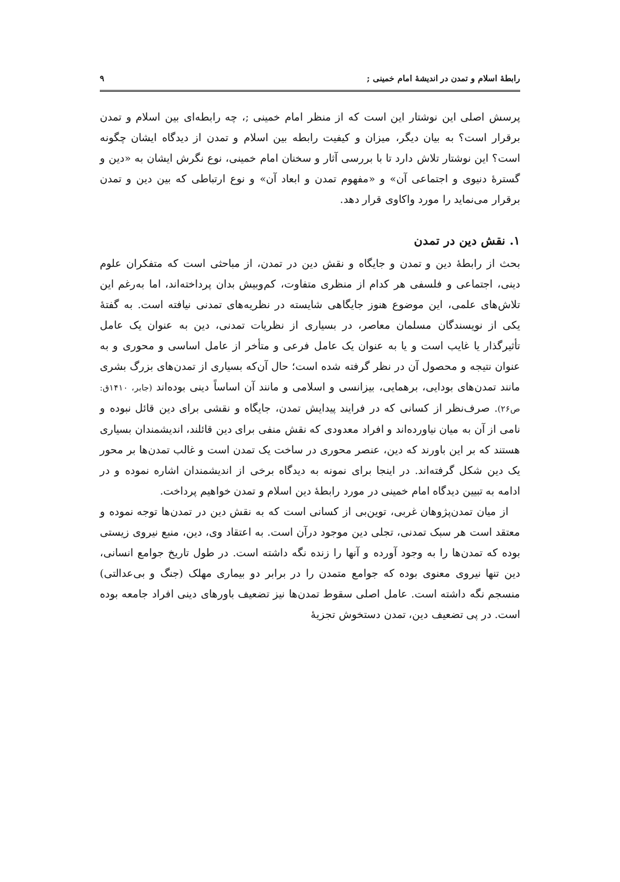رابطهٔ اسلام و تمدن در اندیشهٔ امام خمینی ; ۹
پرسش اصلی این نوشتار این است که از منظر امام خمینی ;، چه رابطه‌ای بین اسلام و تمدن برقرار است؟ به بیان دیگر، میزان و کیفیت رابطه بین اسلام و تمدن از دیدگاه ایشان چگونه است؟ این نوشتار تلاش دارد تا با بررسی آثار و سخنان امام خمینی، نوع نگرش ایشان به «دین و گسترهٔ دنیوی و اجتماعی آن» و «مفهوم تمدن و ابعاد آن» و نوع ارتباطی که بین دین و تمدن برقرار می‌نماید را مورد واکاوی قرار دهد.
۱. نقش دین در تمدن
بحث از رابطهٔ دین و تمدن و جایگاه و نقش دین در تمدن، از مباحثی است که متفکران علوم دینی، اجتماعی و فلسفی هر کدام از منظری متفاوت، کم‌وبیش بدان پرداخته‌اند، اما به‌رغم این تلاش‌های علمی، این موضوع هنوز جایگاهی شایسته در نظریه‌های تمدنی نیافته است. به گفتهٔ یکی از نویسندگان مسلمان معاصر، در بسیاری از نظریات تمدنی، دین به عنوان یک عامل تأثیرگذار یا غایب است و یا به عنوان یک عامل فرعی و متأخر از عامل اساسی و محوری و به عنوان نتیجه و محصول آن در نظر گرفته شده است؛ حال آن‌که بسیاری از تمدن‌های بزرگ بشری مانند تمدن‌های بودایی، برهمایی، بیزانسی و اسلامی و مانند آن اساساً دینی بوده‌اند (جابر، ۱۴۱۰ق: ص۲۶). صرف‌نظر از کسانی که در فرایند پیدایش تمدن، جایگاه و نقشی برای دین قائل نبوده و نامی از آن به میان نیاورده‌اند و افراد معدودی که نقش منفی برای دین قائلند، اندیشمندان بسیاری هستند که بر این باورند که دین، عنصر محوری در ساخت یک تمدن است و غالب تمدن‌ها بر محور یک دین شکل گرفته‌اند. در اینجا برای نمونه به دیدگاه برخی از اندیشمندان اشاره نموده و در ادامه به تبیین دیدگاه امام خمینی در مورد رابطهٔ دین اسلام و تمدن خواهیم پرداخت.
از میان تمدن‌پژوهان غربی، توین‌بی از کسانی است که به نقش دین در تمدن‌ها توجه نموده و معتقد است هر سبک تمدنی، تجلی دین موجود درآن است. به اعتقاد وی، دین، منبع نیروی زیستی بوده که تمدن‌ها را به وجود آورده و آنها را زنده نگه داشته است. در طول تاریخ جوامع انسانی، دین تنها نیروی معنوی بوده که جوامع متمدن را در برابر دو بیماری مهلک (جنگ و بی‌عدالتی) منسجم نگه داشته است. عامل اصلی سقوط تمدن‌ها نیز تضعیف باورهای دینی افراد جامعه بوده است. در پی تضعیف دین، تمدن دستخوش تجزیهٔ